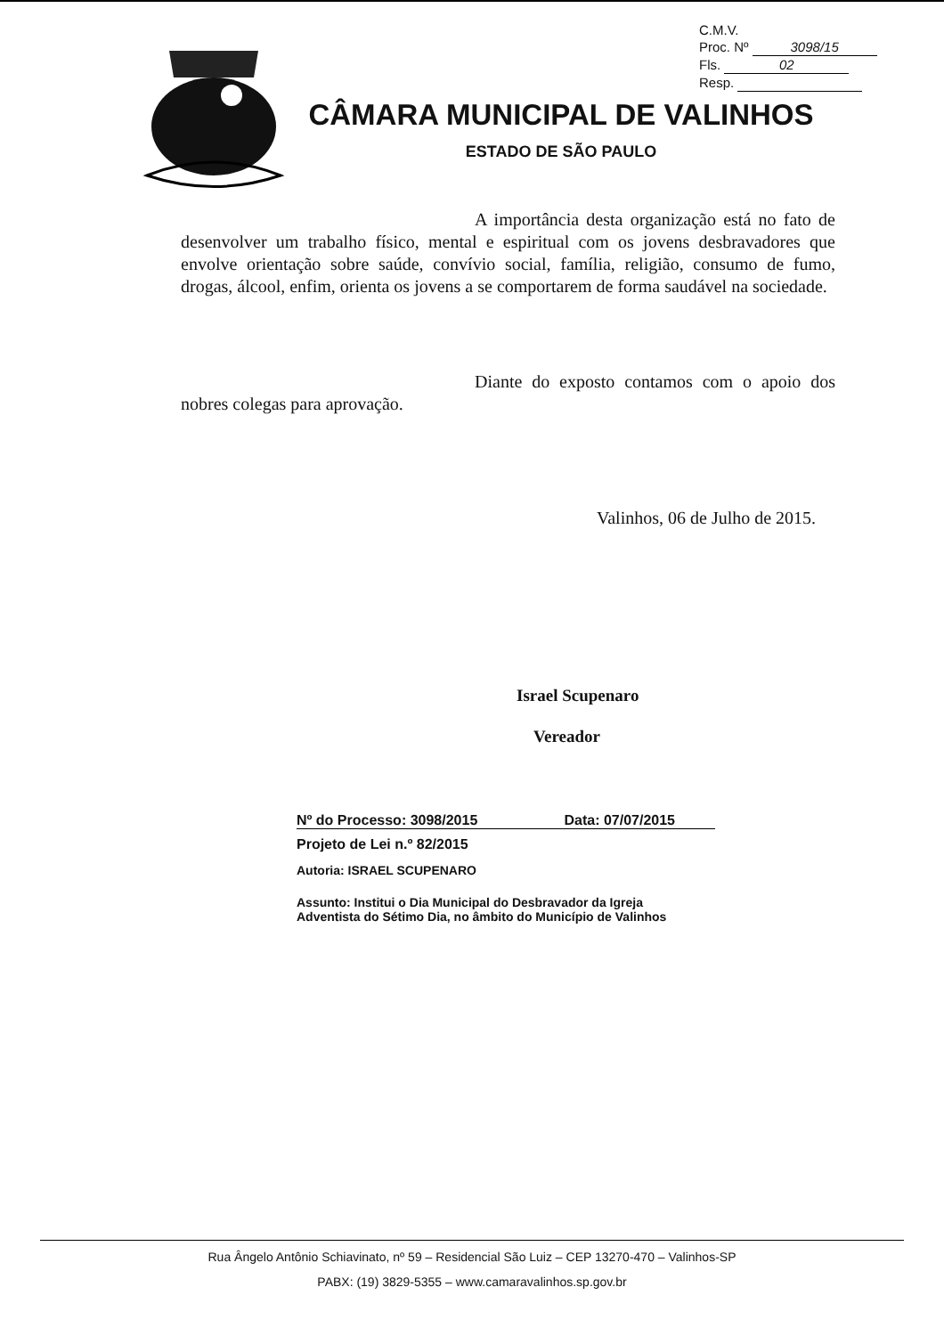C.M.V.
Proc. Nº 3098/15
Fls. 02
Resp.
CÂMARA MUNICIPAL DE VALINHOS
ESTADO DE SÃO PAULO
A importância desta organização está no fato de desenvolver um trabalho físico, mental e espiritual com os jovens desbravadores que envolve orientação sobre saúde, convívio social, família, religião, consumo de fumo, drogas, álcool, enfim, orienta os jovens a se comportarem de forma saudável na sociedade.
Diante do exposto contamos com o apoio dos nobres colegas para aprovação.
Valinhos, 06 de Julho de 2015.
Israel Scupenaro
Vereador
Nº do Processo: 3098/2015 Data: 07/07/2015
Projeto de Lei n.º 82/2015
Autoria: ISRAEL SCUPENARO
Assunto: Institui o Dia Municipal do Desbravador da Igreja Adventista do Sétimo Dia, no âmbito do Município de Valinhos
Rua Ângelo Antônio Schiavinato, nº 59 – Residencial São Luiz – CEP 13270-470 – Valinhos-SP
PABX: (19) 3829-5355 – www.camaravalinhos.sp.gov.br